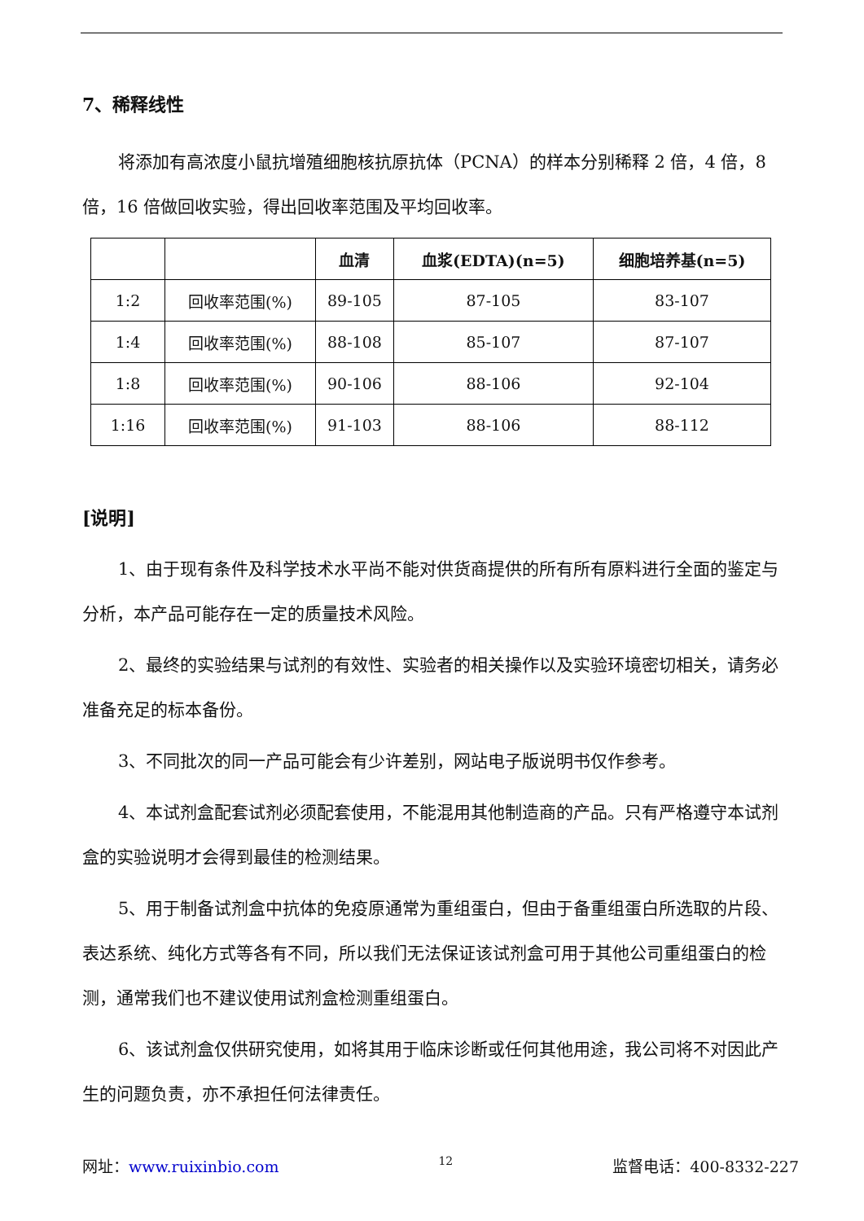7、稀释线性
将添加有高浓度小鼠抗增殖细胞核抗原抗体（PCNA）的样本分别稀释 2 倍，4 倍，8 倍，16 倍做回收实验，得出回收率范围及平均回收率。
| | | 血清 | 血浆(EDTA)(n=5) | 细胞培养基(n=5) |
| --- | --- | --- | --- | --- |
| 1:2 | 回收率范围(%) | 89-105 | 87-105 | 83-107 |
| 1:4 | 回收率范围(%) | 88-108 | 85-107 | 87-107 |
| 1:8 | 回收率范围(%) | 90-106 | 88-106 | 92-104 |
| 1:16 | 回收率范围(%) | 91-103 | 88-106 | 88-112 |
[说明]
1、由于现有条件及科学技术水平尚不能对供货商提供的所有所有原料进行全面的鉴定与分析，本产品可能存在一定的质量技术风险。
2、最终的实验结果与试剂的有效性、实验者的相关操作以及实验环境密切相关，请务必准备充足的标本备份。
3、不同批次的同一产品可能会有少许差别，网站电子版说明书仅作参考。
4、本试剂盒配套试剂必须配套使用，不能混用其他制造商的产品。只有严格遵守本试剂盒的实验说明才会得到最佳的检测结果。
5、用于制备试剂盒中抗体的免疫原通常为重组蛋白，但由于备重组蛋白所选取的片段、表达系统、纯化方式等各有不同，所以我们无法保证该试剂盒可用于其他公司重组蛋白的检测，通常我们也不建议使用试剂盒检测重组蛋白。
6、该试剂盒仅供研究使用，如将其用于临床诊断或任何其他用途，我公司将不对因此产生的问题负责，亦不承担任何法律责任。
网址：www.ruixinbio.com 12 监督电话：400-8332-227